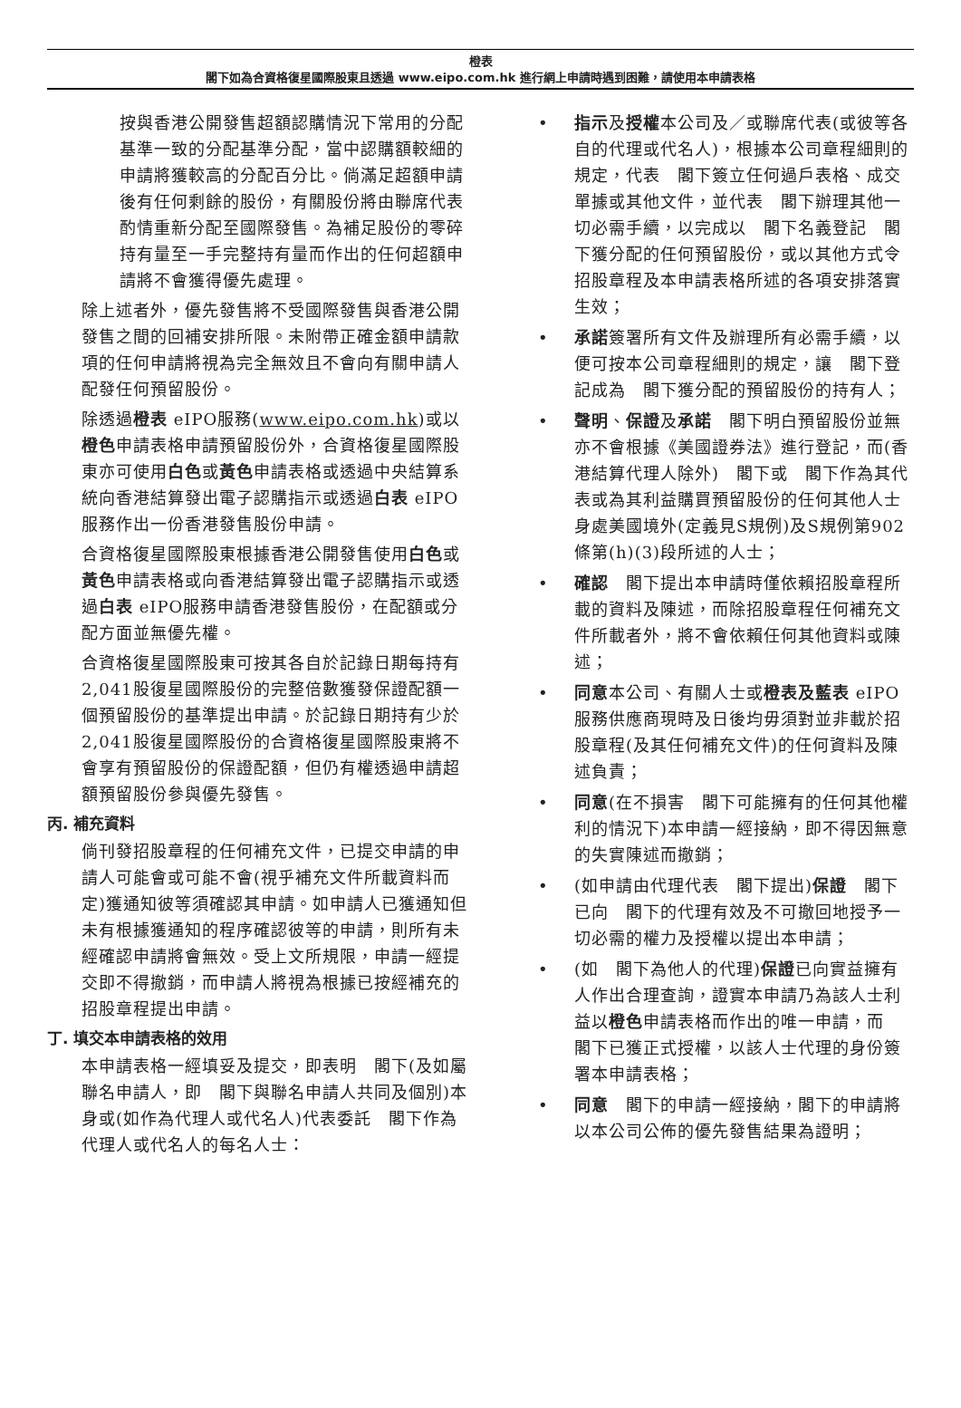橙表
閣下如為合資格復星國際股東且透過 www.eipo.com.hk 進行網上申請時遇到困難，請使用本申請表格
按與香港公開發售超額認購情況下常用的分配基準一致的分配基準分配，當中認購額較細的申請將獲較高的分配百分比。倘滿足超額申請後有任何剩餘的股份，有關股份將由聯席代表酌情重新分配至國際發售。為補足股份的零碎持有量至一手完整持有量而作出的任何超額申請將不會獲得優先處理。
除上述者外，優先發售將不受國際發售與香港公開發售之間的回補安排所限。未附帶正確金額申請款項的任何申請將視為完全無效且不會向有關申請人配發任何預留股份。
除透過橙表 eIPO服務(www.eipo.com.hk)或以橙色申請表格申請預留股份外，合資格復星國際股東亦可使用白色或黃色申請表格或透過中央結算系統向香港結算發出電子認購指示或透過白表 eIPO服務作出一份香港發售股份申請。
合資格復星國際股東根據香港公開發售使用白色或黃色申請表格或向香港結算發出電子認購指示或透過白表 eIPO服務申請香港發售股份，在配額或分配方面並無優先權。
合資格復星國際股東可按其各自於記錄日期每持有2,041股復星國際股份的完整倍數獲發保證配額一個預留股份的基準提出申請。於記錄日期持有少於2,041股復星國際股份的合資格復星國際股東將不會享有預留股份的保證配額，但仍有權透過申請超額預留股份參與優先發售。
丙. 補充資料
倘刊發招股章程的任何補充文件，已提交申請的申請人可能會或可能不會(視乎補充文件所載資料而定)獲通知彼等須確認其申請。如申請人已獲通知但未有根據獲通知的程序確認彼等的申請，則所有未經確認申請將會無效。受上文所規限，申請一經提交即不得撤銷，而申請人將視為根據已按經補充的招股章程提出申請。
丁. 填交本申請表格的效用
本申請表格一經填妥及提交，即表明　閣下(及如屬聯名申請人，即　閣下與聯名申請人共同及個別)本身或(如作為代理人或代名人)代表委託　閣下作為代理人或代名人的每名人士：
• 指示及授權本公司及／或聯席代表(或彼等各自的代理或代名人)，根據本公司章程細則的規定，代表　閣下簽立任何過戶表格、成交單據或其他文件，並代表　閣下辦理其他一切必需手續，以完成以　閣下名義登記　閣下獲分配的任何預留股份，或以其他方式令招股章程及本申請表格所述的各項安排落實生效；
• 承諾簽署所有文件及辦理所有必需手續，以便可按本公司章程細則的規定，讓　閣下登記成為　閣下獲分配的預留股份的持有人；
• 聲明、保證及承諾　閣下明白預留股份並無亦不會根據《美國證券法》進行登記，而(香港結算代理人除外)　閣下或　閣下作為其代表或為其利益購買預留股份的任何其他人士身處美國境外(定義見S規例)及S規例第902條第(h)(3)段所述的人士；
• 確認　閣下提出本申請時僅依賴招股章程所載的資料及陳述，而除招股章程任何補充文件所載者外，將不會依賴任何其他資料或陳述；
• 同意本公司、有關人士或橙表及藍表 eIPO服務供應商現時及日後均毋須對並非載於招股章程(及其任何補充文件)的任何資料及陳述負責；
• 同意(在不損害　閣下可能擁有的任何其他權利的情況下)本申請一經接納，即不得因無意的失實陳述而撤銷；
• (如申請由代理代表　閣下提出)保證　閣下已向　閣下的代理有效及不可撤回地授予一切必需的權力及授權以提出本申請；
• (如　閣下為他人的代理)保證已向實益擁有人作出合理查詢，證實本申請乃為該人士利益以橙色申請表格而作出的唯一申請，而　閣下已獲正式授權，以該人士代理的身份簽署本申請表格；
• 同意　閣下的申請一經接納，閣下的申請將以本公司公佈的優先發售結果為證明；